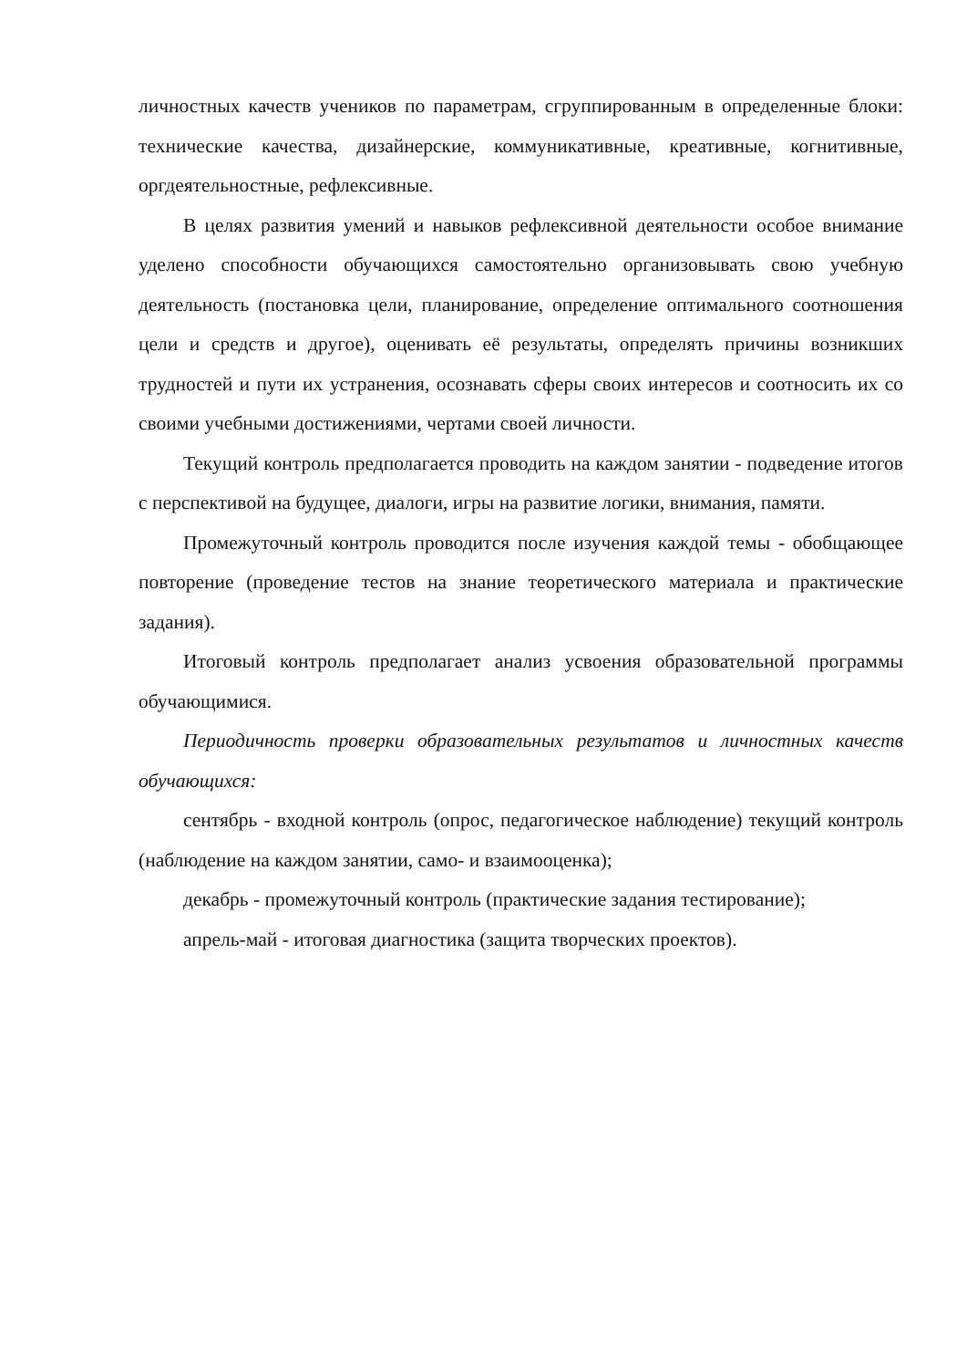личностных качеств учеников по параметрам, сгруппированным в определенные блоки: технические качества, дизайнерские, коммуникативные, креативные, когнитивные, оргдеятельностные, рефлексивные.
В целях развития умений и навыков рефлексивной деятельности особое внимание уделено способности обучающихся самостоятельно организовывать свою учебную деятельность (постановка цели, планирование, определение оптимального соотношения цели и средств и другое), оценивать её результаты, определять причины возникших трудностей и пути их устранения, осознавать сферы своих интересов и соотносить их со своими учебными достижениями, чертами своей личности.
Текущий контроль предполагается проводить на каждом занятии - подведение итогов с перспективой на будущее, диалоги, игры на развитие логики, внимания, памяти.
Промежуточный контроль проводится после изучения каждой темы - обобщающее повторение (проведение тестов на знание теоретического материала и практические задания).
Итоговый контроль предполагает анализ усвоения образовательной программы обучающимися.
Периодичность проверки образовательных результатов и личностных качеств обучающихся:
сентябрь - входной контроль (опрос, педагогическое наблюдение) текущий контроль (наблюдение на каждом занятии, само- и взаимооценка);
декабрь - промежуточный контроль (практические задания тестирование);
апрель-май - итоговая диагностика (защита творческих проектов).